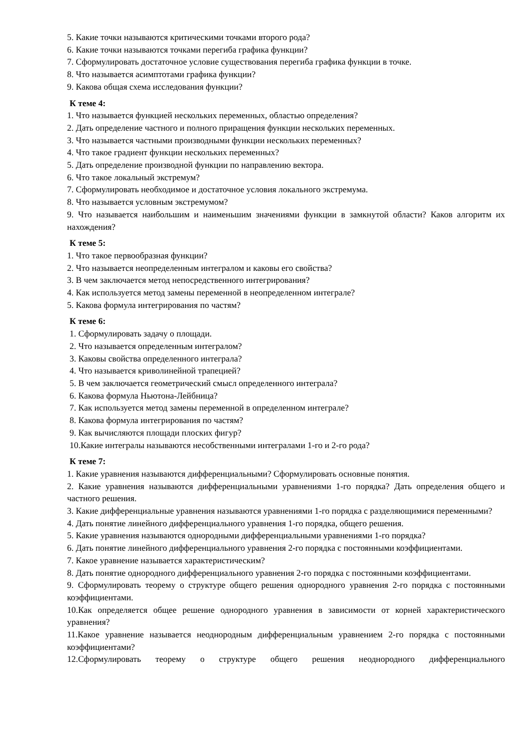5. Какие точки называются критическими точками второго рода?
6. Какие точки называются точками перегиба графика функции?
7. Сформулировать достаточное условие существования перегиба графика функции в точке.
8. Что называется асимптотами графика функции?
9. Какова общая схема исследования функции?
К теме 4:
1. Что называется функцией нескольких переменных, областью определения?
2. Дать определение частного и полного приращения функции нескольких переменных.
3. Что называется частными производными функции нескольких переменных?
4. Что такое градиент функции нескольких переменных?
5. Дать определение производной функции по направлению вектора.
6. Что такое локальный экстремум?
7. Сформулировать необходимое и достаточное условия локального экстремума.
8. Что называется условным экстремумом?
9. Что называется наибольшим и наименьшим значениями функции в замкнутой области? Каков алгоритм их нахождения?
К теме 5:
1. Что такое первообразная функции?
2. Что называется неопределенным интегралом и каковы его свойства?
3. В чем заключается метод непосредственного интегрирования?
4. Как используется метод замены переменной в неопределенном интеграле?
5. Какова формула интегрирования по частям?
К теме 6:
1. Сформулировать задачу о площади.
2. Что называется определенным интегралом?
3. Каковы свойства определенного интеграла?
4. Что называется криволинейной трапецией?
5. В чем заключается геометрический смысл определенного интеграла?
6. Какова формула Ньютона-Лейбница?
7. Как используется метод замены переменной в определенном интеграле?
8. Какова формула интегрирования по частям?
9. Как вычисляются площади плоских фигур?
10.Какие интегралы называются несобственными интегралами 1-го и 2-го рода?
К теме 7:
1. Какие уравнения называются дифференциальными? Сформулировать основные понятия.
2. Какие уравнения называются дифференциальными уравнениями 1-го порядка? Дать определения общего и частного решения.
3. Какие дифференциальные уравнения называются уравнениями 1-го порядка с разделяющимися переменными?
4. Дать понятие линейного дифференциального уравнения 1-го порядка, общего решения.
5. Какие уравнения называются однородными дифференциальными уравнениями 1-го порядка?
6. Дать понятие линейного дифференциального уравнения 2-го порядка с постоянными коэффициентами.
7. Какое уравнение называется характеристическим?
8. Дать понятие однородного дифференциального уравнения 2-го порядка с постоянными коэффициентами.
9. Сформулировать теорему о структуре общего решения однородного уравнения 2-го порядка с постоянными коэффициентами.
10.Как определяется общее решение однородного уравнения в зависимости от корней характеристического уравнения?
11.Какое уравнение называется неоднородным дифференциальным уравнением 2-го порядка с постоянными коэффициентами?
12.Сформулировать теорему о структуре общего решения неоднородного дифференциального